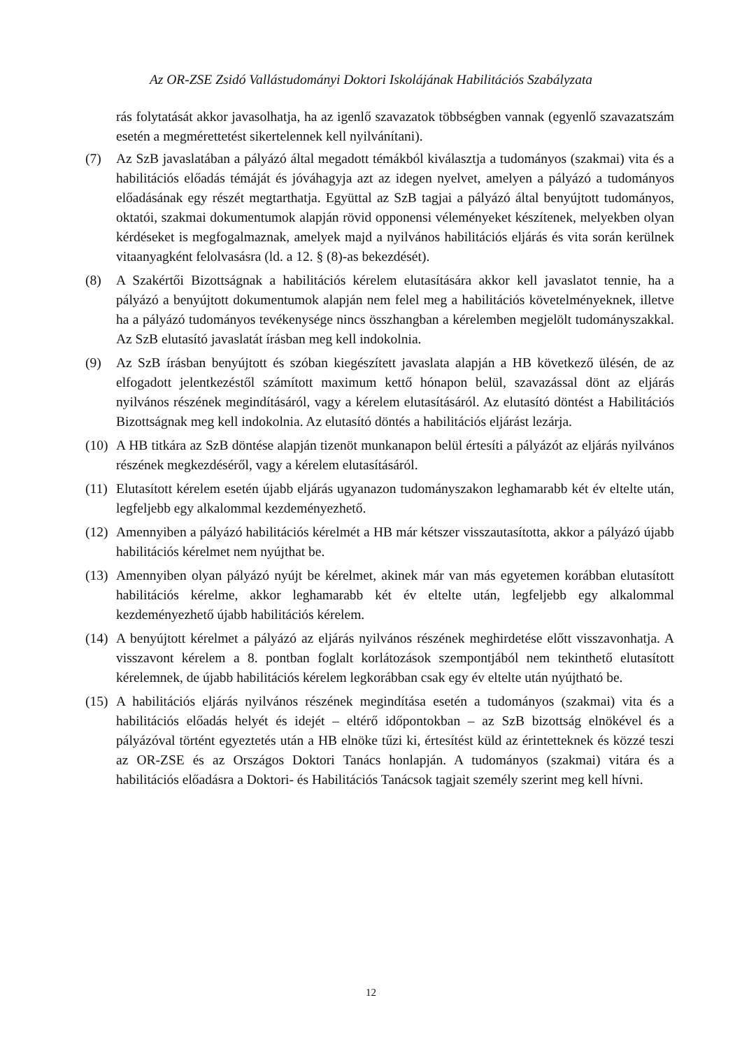Az OR-ZSE Zsidó Vallástudományi Doktori Iskolájának Habilitációs Szabályzata
rás folytatását akkor javasolhatja, ha az igenlő szavazatok többségben vannak (egyenlő szavazatszám esetén a megmérettetést sikertelennek kell nyilvánítani).
(7) Az SzB javaslatában a pályázó által megadott témákból kiválasztja a tudományos (szakmai) vita és a habilitációs előadás témáját és jóváhagyja azt az idegen nyelvet, amelyen a pályázó a tudományos előadásának egy részét megtarthatja. Együttal az SzB tagjai a pályázó által benyújtott tudományos, oktatói, szakmai dokumentumok alapján rövid opponensi véleményeket készítenek, melyekben olyan kérdéseket is megfogalmaznak, amelyek majd a nyilvános habilitációs eljárás és vita során kerülnek vitaanyagként felolvasásra (ld. a 12. § (8)-as bekezdését).
(8) A Szakértői Bizottságnak a habilitációs kérelem elutasítására akkor kell javaslatot tennie, ha a pályázó a benyújtott dokumentumok alapján nem felel meg a habilitációs követelményeknek, illetve ha a pályázó tudományos tevékenysége nincs összhangban a kérelemben megjelölt tudományszakkal. Az SzB elutasító javaslatát írásban meg kell indokolnia.
(9) Az SzB írásban benyújtott és szóban kiegészített javaslata alapján a HB következő ülésén, de az elfogadott jelentkezéstől számított maximum kettő hónapon belül, szavazással dönt az eljárás nyilvános részének megindításáról, vagy a kérelem elutasításáról. Az elutasító döntést a Habilitációs Bizottságnak meg kell indokolnia. Az elutasító döntés a habilitációs eljárást lezárja.
(10)
A HB titkára az SzB döntése alapján tizenöt munkanapon belül értesíti a pályázót az eljárás nyilvános részének megkezdéséről, vagy a kérelem elutasításáról.
(11)
Elutasított kérelem esetén újabb eljárás ugyanazon tudományszakon leghamarabb két év eltelte után, legfeljebb egy alkalommal kezdeményezhető.
(12)
Amennyiben a pályázó habilitációs kérelmét a HB már kétszer visszautasította, akkor a pályázó újabb habilitációs kérelmet nem nyújthat be.
(13)
Amennyiben olyan pályázó nyújt be kérelmet, akinek már van más egyetemen korábban elutasított habilitációs kérelme, akkor leghamarabb két év eltelte után, legfeljebb egy alkalommal kezdeményezhető újabb habilitációs kérelem.
(14)
A benyújtott kérelmet a pályázó az eljárás nyilvános részének meghirdetése előtt visszavonhatja. A visszavont kérelem a 8. pontban foglalt korlátozások szempontjából nem tekinthető elutasított kérelemnek, de újabb habilitációs kérelem legkorábban csak egy év eltelte után nyújtható be.
(15)
A habilitációs eljárás nyilvános részének megindítása esetén a tudományos (szakmai) vita és a habilitációs előadás helyét és idejét – eltérő időpontokban – az SzB bizottság elnökével és a pályázóval történt egyeztetés után a HB elnöke tűzi ki, értesítést küld az érintetteknek és közzé teszi az OR-ZSE és az Országos Doktori Tanács honlapján. A tudományos (szakmai) vitára és a habilitációs előadásra a Doktori- és Habilitációs Tanácsok tagjait személy szerint meg kell hívni.
12